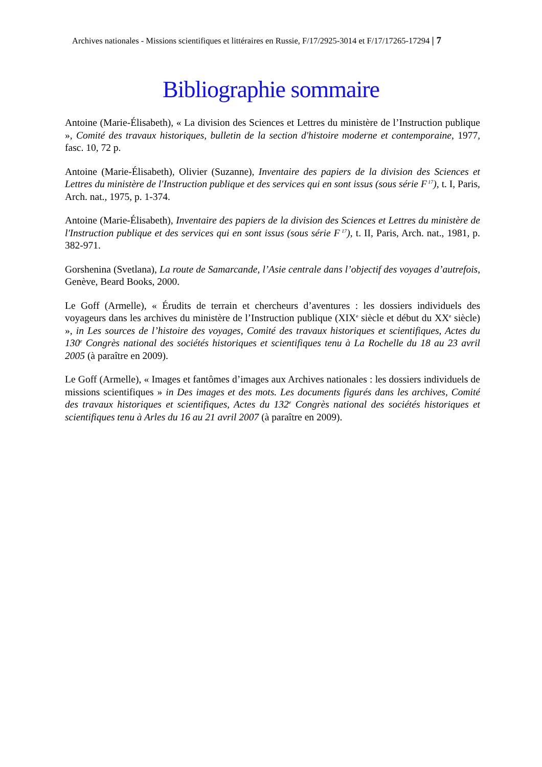Archives nationales - Missions scientifiques et littéraires en Russie, F/17/2925-3014 et F/17/17265-17294 | 7
Bibliographie sommaire
Antoine (Marie-Élisabeth), « La division des Sciences et Lettres du ministère de l’Instruction publique », Comité des travaux historiques, bulletin de la section d'histoire moderne et contemporaine, 1977, fasc. 10, 72 p.
Antoine (Marie-Élisabeth), Olivier (Suzanne), Inventaire des papiers de la division des Sciences et Lettres du ministère de l'Instruction publique et des services qui en sont issus (sous série F<sup>17</sup>), t. I, Paris, Arch. nat., 1975, p. 1-374.
Antoine (Marie-Élisabeth), Inventaire des papiers de la division des Sciences et Lettres du ministère de l'Instruction publique et des services qui en sont issus (sous série F<sup>17</sup>), t. II, Paris, Arch. nat., 1981, p. 382-971.
Gorshenina (Svetlana), La route de Samarcande, l’Asie centrale dans l’objectif des voyages d’autrefois, Genève, Beard Books, 2000.
Le Goff (Armelle), « Érudits de terrain et chercheurs d’aventures : les dossiers individuels des voyageurs dans les archives du ministère de l’Instruction publique (XIX<sup>e</sup> siècle et début du XX<sup>e</sup> siècle) », in Les sources de l’histoire des voyages, Comité des travaux historiques et scientifiques, Actes du 130<sup>e</sup> Congrès national des sociétés historiques et scientifiques tenu à La Rochelle du 18 au 23 avril 2005 (à paraître en 2009).
Le Goff (Armelle), « Images et fantômes d’images aux Archives nationales : les dossiers individuels de missions scientifiques » in Des images et des mots. Les documents figurés dans les archives, Comité des travaux historiques et scientifiques, Actes du 132<sup>e</sup> Congrès national des sociétés historiques et scientifiques tenu à Arles du 16 au 21 avril 2007 (à paraître en 2009).